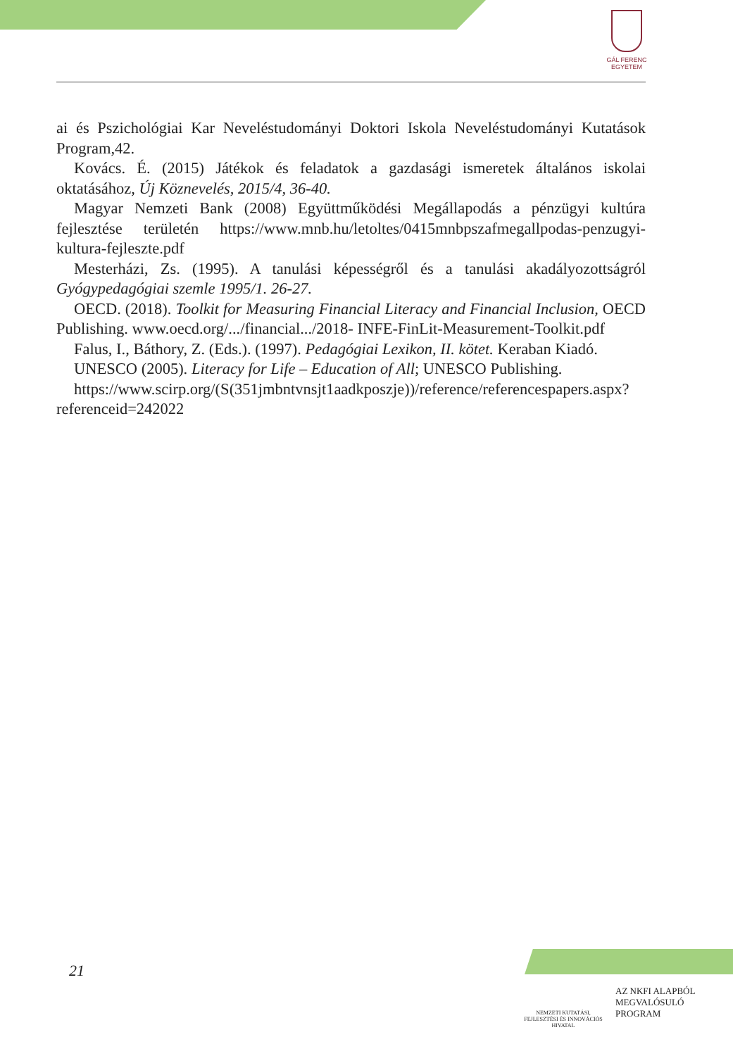GÁL FERENC
EGYETEM
ai és Pszichológiai Kar Neveléstudományi Doktori Iskola Neveléstudományi Kutatások Program,42.
Kovács. É. (2015) Játékok és feladatok a gazdasági ismeretek általános iskolai oktatásához, Új Köznevelés, 2015/4, 36-40.
Magyar Nemzeti Bank (2008) Együttműködési Megállapodás a pénzügyi kultúra fejlesztése területén https://www.mnb.hu/letoltes/0415mnbpszafmegallpodas-penzugyi-kultura-fejleszte.pdf
Mesterházi, Zs. (1995). A tanulási képességről és a tanulási akadályozottságról Gyógypedagógiai szemle 1995/1. 26-27.
OECD. (2018). Toolkit for Measuring Financial Literacy and Financial Inclusion, OECD Publishing. www.oecd.org/.../financial.../2018- INFE-FinLit-Measurement-Toolkit.pdf
Falus, I., Báthory, Z. (Eds.). (1997). Pedagógiai Lexikon, II. kötet. Keraban Kiadó.
UNESCO (2005). Literacy for Life – Education of All; UNESCO Publishing.
https://www.scirp.org/(S(351jmbntvnsjt1aadkposzje))/reference/referencespapers.aspx?referenceid=242022
21
NEMZETI KUTATÁSI, FEJLESZTÉSI ÉS INNOVÁCIÓS HIVATAL
AZ NKFI ALAPBÓL
MEGVALÓSULÓ
PROGRAM